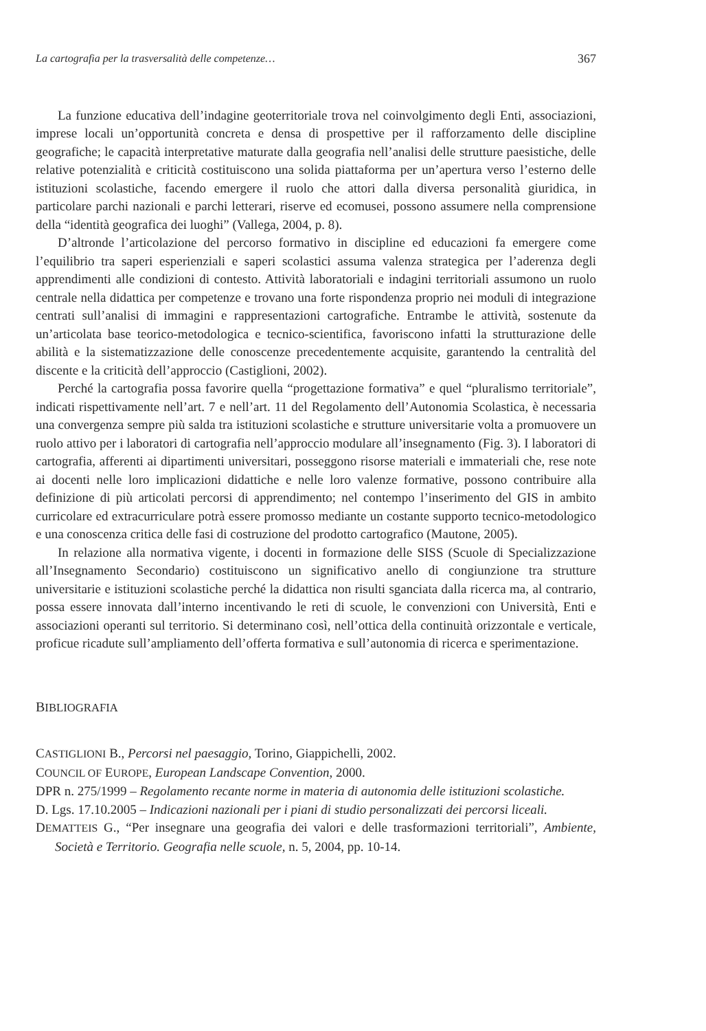La cartografia per la trasversalità delle competenze… 367
La funzione educativa dell’indagine geoterritoriale trova nel coinvolgimento degli Enti, associazioni, imprese locali un’opportunità concreta e densa di prospettive per il rafforzamento delle discipline geografiche; le capacità interpretative maturate dalla geografia nell’analisi delle strutture paesistiche, delle relative potenzialità e criticità costituiscono una solida piattaforma per un’apertura verso l’esterno delle istituzioni scolastiche, facendo emergere il ruolo che attori dalla diversa personalità giuridica, in particolare parchi nazionali e parchi letterari, riserve ed ecomusei, possono assumere nella comprensione della “identità geografica dei luoghi” (Vallega, 2004, p. 8).
D’altronde l’articolazione del percorso formativo in discipline ed educazioni fa emergere come l’equilibrio tra saperi esperienziali e saperi scolastici assuma valenza strategica per l’aderenza degli apprendimenti alle condizioni di contesto. Attività laboratoriali e indagini territoriali assumono un ruolo centrale nella didattica per competenze e trovano una forte rispondenza proprio nei moduli di integrazione centrati sull’analisi di immagini e rappresentazioni cartografiche. Entrambe le attività, sostenute da un’articolata base teorico-metodologica e tecnico-scientifica, favoriscono infatti la strutturazione delle abilità e la sistematizzazione delle conoscenze precedentemente acquisite, garantendo la centralità del discente e la criticità dell’approccio (Castiglioni, 2002).
Perché la cartografia possa favorire quella “progettazione formativa” e quel “pluralismo territoriale”, indicati rispettivamente nell’art. 7 e nell’art. 11 del Regolamento dell’Autonomia Scolastica, è necessaria una convergenza sempre più salda tra istituzioni scolastiche e strutture universitarie volta a promuovere un ruolo attivo per i laboratori di cartografia nell’approccio modulare all’insegnamento (Fig. 3). I laboratori di cartografia, afferenti ai dipartimenti universitari, posseggono risorse materiali e immateriali che, rese note ai docenti nelle loro implicazioni didattiche e nelle loro valenze formative, possono contribuire alla definizione di più articolati percorsi di apprendimento; nel contempo l’inserimento del GIS in ambito curricolare ed extracurriculare potrà essere promosso mediante un costante supporto tecnico-metodologico e una conoscenza critica delle fasi di costruzione del prodotto cartografico (Mautone, 2005).
In relazione alla normativa vigente, i docenti in formazione delle SISS (Scuole di Specializzazione all’Insegnamento Secondario) costituiscono un significativo anello di congiunzione tra strutture universitarie e istituzioni scolastiche perché la didattica non risulti sganciata dalla ricerca ma, al contrario, possa essere innovata dall’interno incentivando le reti di scuole, le convenzioni con Università, Enti e associazioni operanti sul territorio. Si determinano così, nell’ottica della continuità orizzontale e verticale, proficue ricadute sull’ampliamento dell’offerta formativa e sull’autonomia di ricerca e sperimentazione.
BIBLIOGRAFIA
CASTIGLIONI B., Percorsi nel paesaggio, Torino, Giappichelli, 2002.
COUNCIL OF EUROPE, European Landscape Convention, 2000.
DPR n. 275/1999 – Regolamento recante norme in materia di autonomia delle istituzioni scolastiche.
D. Lgs. 17.10.2005 – Indicazioni nazionali per i piani di studio personalizzati dei percorsi liceali.
DEMATTEIS G., “Per insegnare una geografia dei valori e delle trasformazioni territoriali”, Ambiente, Società e Territorio. Geografia nelle scuole, n. 5, 2004, pp. 10-14.